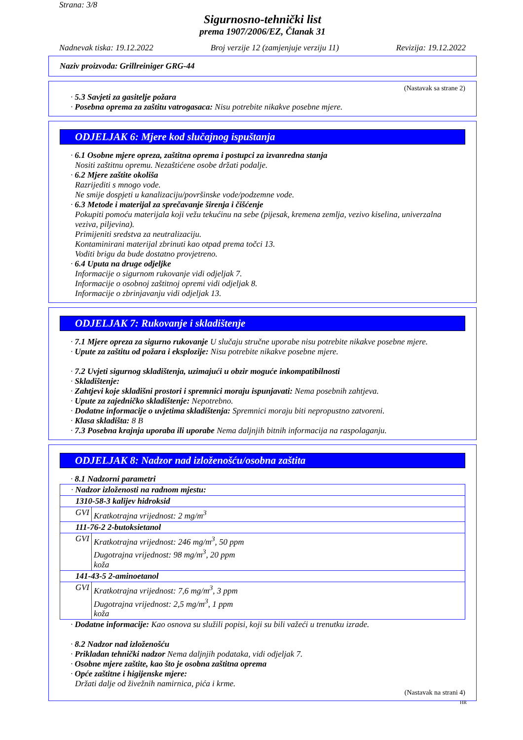Strana: 3/8
Sigurnosno-tehnički list
prema 1907/2006/EZ, Članak 31
Nadnevak tiska: 19.12.2022 Broj verzije 12 (zamjenjuje verziju 11) Revizija: 19.12.2022
Naziv proizvoda: Grillreiniger GRG-44
(Nastavak sa strane 2)
· 5.3 Savjeti za gasitelje požara
· Posebna oprema za zaštitu vatrogasaca: Nisu potrebite nikakve posebne mjere.
ODJELJAK 6: Mjere kod slučajnog ispuštanja
· 6.1 Osobne mjere opreza, zaštitna oprema i postupci za izvanredna stanja
Nositi zaštitnu opremu. Nezaštićene osobe držati podalje.
· 6.2 Mjere zaštite okoliša
Razrijediti s mnogo vode.
Ne smije dospjeti u kanalizaciju/površinske vode/podzemne vode.
· 6.3 Metode i materijal za sprečavanje širenja i čišćenje
Pokupiti pomoću materijala koji vežu tekućinu na sebe (pijesak, kremena zemlja, vezivo kiselina, univerzalna veziva, piljevina).
Primijeniti sredstva za neutralizaciju.
Kontaminirani materijal zbrinuti kao otpad prema točci 13.
Voditi brigu da bude dostatno provjetreno.
· 6.4 Uputa na druge odjeljke
Informacije o sigurnom rukovanje vidi odjeljak 7.
Informacije o osobnoj zaštitnoj opremi vidi odjeljak 8.
Informacije o zbrinjavanju vidi odjeljak 13.
ODJELJAK 7: Rukovanje i skladištenje
· 7.1 Mjere opreza za sigurno rukovanje U slučaju stručne uporabe nisu potrebite nikakve posebne mjere.
· Upute za zaštitu od požara i eksplozije: Nisu potrebite nikakve posebne mjere.
· 7.2 Uvjeti sigurnog skladištenja, uzimajući u obzir moguće inkompatibilnosti
· Skladištenje:
· Zahtjevi koje skladišni prostori i spremnici moraju ispunjavati: Nema posebnih zahtjeva.
· Upute za zajedničko skladištenje: Nepotrebno.
· Dodatne informacije o uvjetima skladištenja: Spremnici moraju biti nepropustno zatvoreni.
· Klasa skladišta: 8 B
· 7.3 Posebna krajnja uporaba ili uporabe Nema daljnjih bitnih informacija na raspolaganju.
ODJELJAK 8: Nadzor nad izloženošću/osobna zaštita
· 8.1 Nadzorni parametri
| · Nadzor izloženosti na radnom mjestu: | |
| 1310-58-3 kalijev hidroksid | |
| GVI | Kratkotrajna vrijednost: 2 mg/m<sup>3</sup> |
| 111-76-2 2-butoksietanol | |
| GVI | Kratkotrajna vrijednost: 246 mg/m<sup>3</sup>, 50 ppm Dugotrajna vrijednost: 98 mg/m<sup>3</sup>, 20 ppm koža |
| 141-43-5 2-aminoetanol | |
| GVI | Kratkotrajna vrijednost: 7,6 mg/m<sup>3</sup>, 3 ppm Dugotrajna vrijednost: 2,5 mg/m<sup>3</sup>, 1 ppm koža |
· Dodatne informacije: Kao osnova su služili popisi, koji su bili važeći u trenutku izrade.
· 8.2 Nadzor nad izloženošću
· Prikladan tehnički nadzor Nema daljnjih podataka, vidi odjeljak 7.
· Osobne mjere zaštite, kao što je osobna zaštitna oprema
· Opće zaštitne i higijenske mjere:
Držati dalje od živežnih namirnica, pića i krme.
(Nastavak na strani 4)
HR